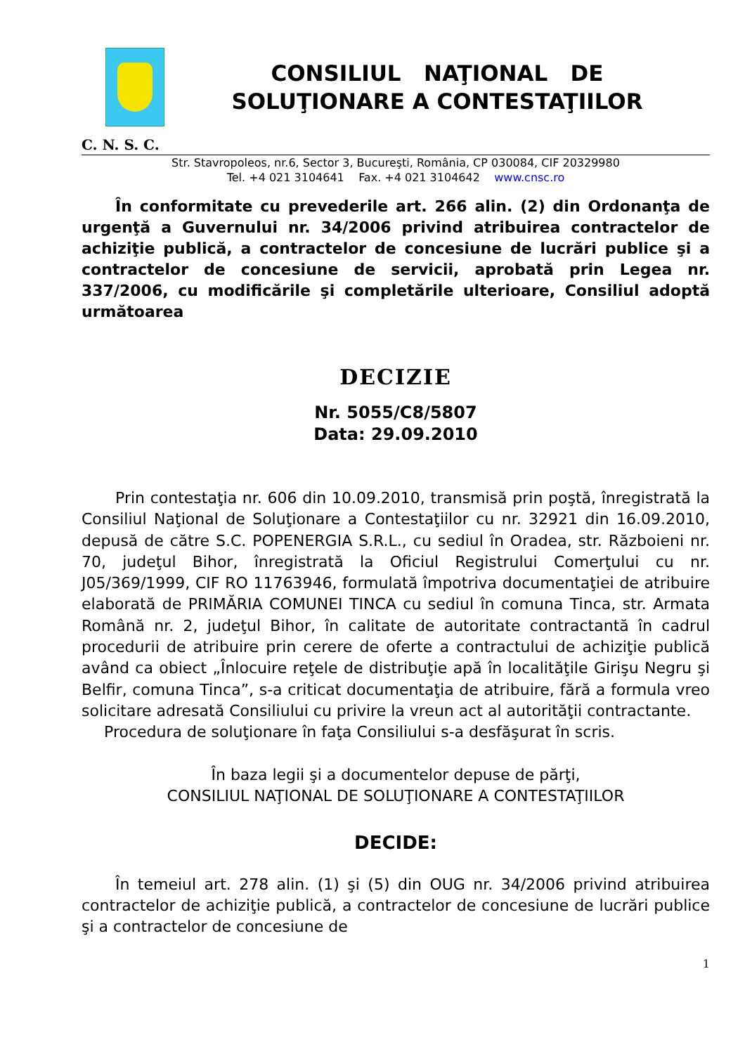CONSILIUL NAŢIONAL DE
SOLUŢIONARE A CONTESTAŢIILOR
C. N. S. C.
Str. Stavropoleos, nr.6, Sector 3, Bucureşti, România, CP 030084, CIF 20329980
Tel. +4 021 3104641 Fax. +4 021 3104642 www.cnsc.ro
În conformitate cu prevederile art. 266 alin. (2) din Ordonanţa de urgenţă a Guvernului nr. 34/2006 privind atribuirea contractelor de achiziţie publică, a contractelor de concesiune de lucrări publice şi a contractelor de concesiune de servicii, aprobată prin Legea nr. 337/2006, cu modificările şi completările ulterioare, Consiliul adoptă următoarea
DECIZIE
Nr. 5055/C8/5807
Data: 29.09.2010
Prin contestaţia nr. 606 din 10.09.2010, transmisă prin poştă, înregistrată la Consiliul Naţional de Soluţionare a Contestaţiilor cu nr. 32921 din 16.09.2010, depusă de către S.C. POPENERGIA S.R.L., cu sediul în Oradea, str. Războieni nr. 70, judeţul Bihor, înregistrată la Oficiul Registrului Comerţului cu nr. J05/369/1999, CIF RO 11763946, formulată împotriva documentaţiei de atribuire elaborată de PRIMĂRIA COMUNEI TINCA cu sediul în comuna Tinca, str. Armata Română nr. 2, judeţul Bihor, în calitate de autoritate contractantă în cadrul procedurii de atribuire prin cerere de oferte a contractului de achiziţie publică având ca obiect „Înlocuire reţele de distribuţie apă în localităţile Girişu Negru şi Belfir, comuna Tinca”, s-a criticat documentaţia de atribuire, fără a formula vreo solicitare adresată Consiliului cu privire la vreun act al autorităţii contractante.
Procedura de soluţionare în faţa Consiliului s-a desfăşurat în scris.
În baza legii şi a documentelor depuse de părţi,
CONSILIUL NAŢIONAL DE SOLUŢIONARE A CONTESTAŢIILOR
DECIDE:
În temeiul art. 278 alin. (1) şi (5) din OUG nr. 34/2006 privind atribuirea contractelor de achiziţie publică, a contractelor de concesiune de lucrări publice şi a contractelor de concesiune de
1